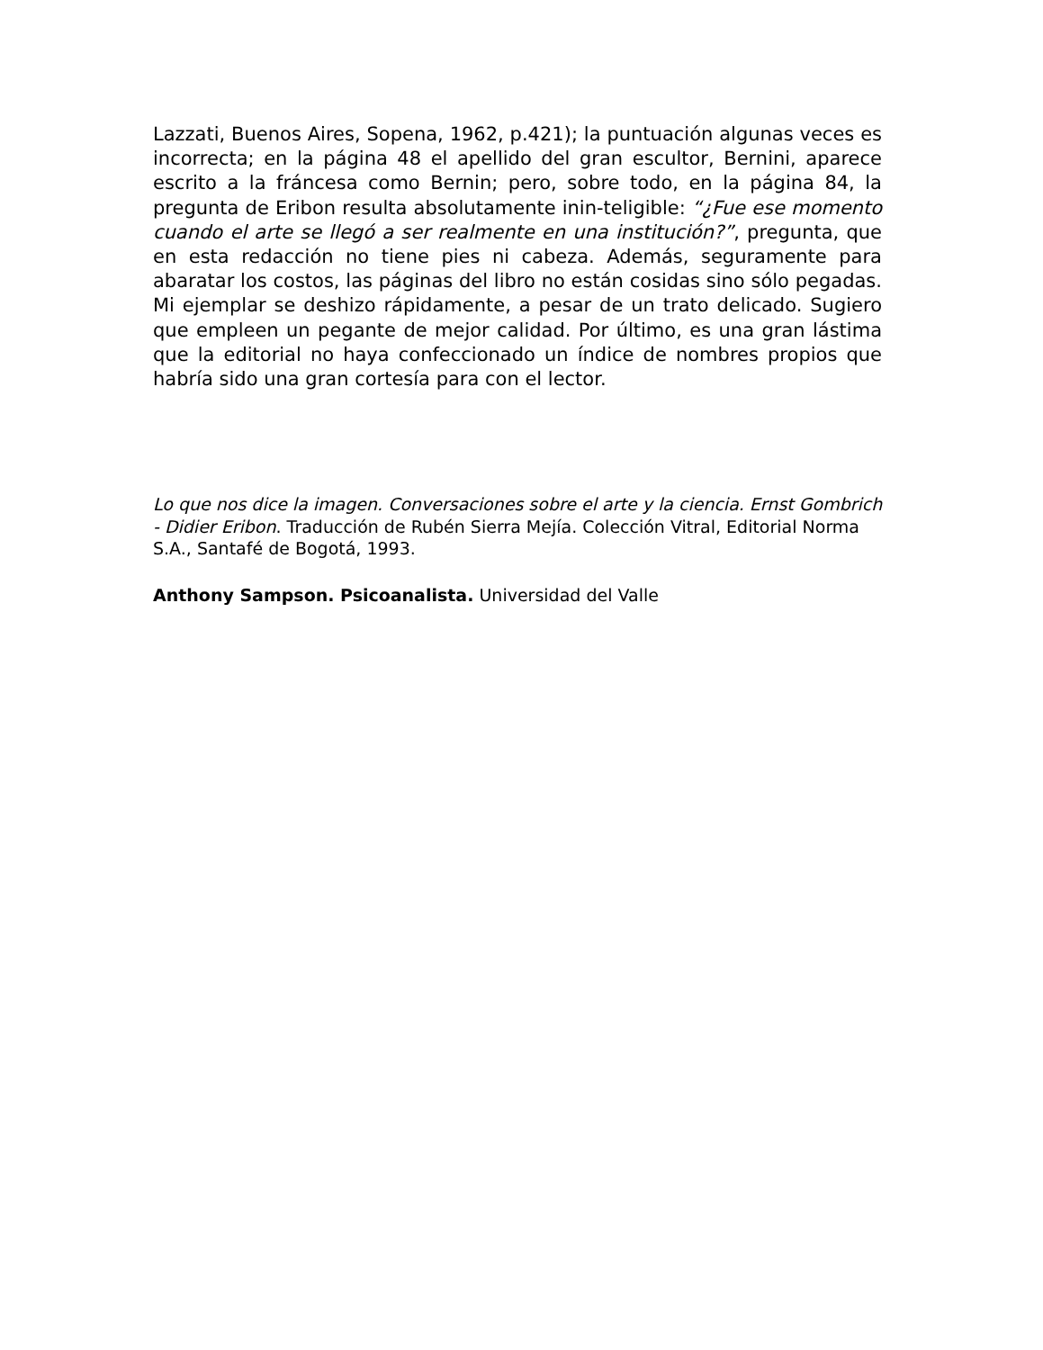Lazzati, Buenos Aires, Sopena, 1962, p.421); la puntuación algunas veces es incorrecta; en la página 48 el apellido del gran escultor, Bernini, aparece escrito a la fráncesa como Bernin; pero, sobre todo, en la página 84, la pregunta de Eribon resulta absolutamente inin-teligible: “¿Fue ese momento cuando el arte se llegó a ser realmente en una institución?”, pregunta, que en esta redacción no tiene pies ni cabeza. Además, seguramente para abaratar los costos, las páginas del libro no están cosidas sino sólo pegadas. Mi ejemplar se deshizo rápidamente, a pesar de un trato delicado. Sugiero que empleen un pegante de mejor calidad. Por último, es una gran lástima que la editorial no haya confeccionado un índice de nombres propios que habría sido una gran cortesía para con el lector.
Lo que nos dice la imagen. Conversaciones sobre el arte y la ciencia. Ernst Gombrich - Didier Eribon. Traducción de Rubén Sierra Mejía. Colección Vitral, Editorial Norma S.A., Santafé de Bogotá, 1993.
Anthony Sampson. Psicoanalista. Universidad del Valle